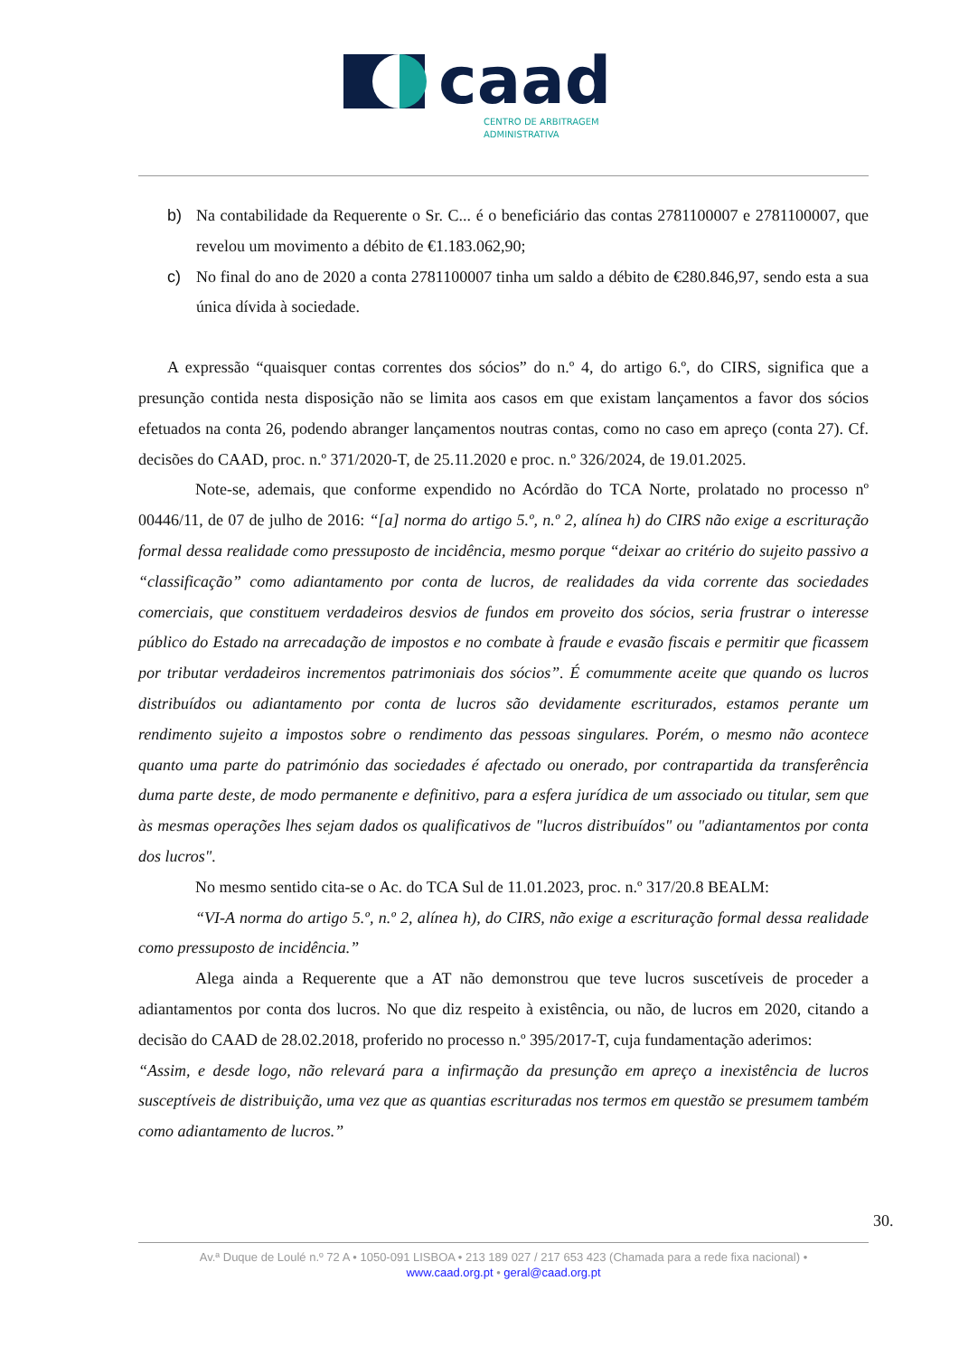caad
CENTRO DE ARBITRAGEM
ADMINISTRATIVA
b) Na contabilidade da Requerente o Sr. C... é o beneficiário das contas 2781100007 e 2781100007, que revelou um movimento a débito de €1.183.062,90;
c) No final do ano de 2020 a conta 2781100007 tinha um saldo a débito de €280.846,97, sendo esta a sua única dívida à sociedade.
A expressão “quaisquer contas correntes dos sócios” do n.º 4, do artigo 6.º, do CIRS, significa que a presunção contida nesta disposição não se limita aos casos em que existam lançamentos a favor dos sócios efetuados na conta 26, podendo abranger lançamentos noutras contas, como no caso em apreço (conta 27). Cf. decisões do CAAD, proc. n.º 371/2020-T, de 25.11.2020 e proc. n.º 326/2024, de 19.01.2025.
Note-se, ademais, que conforme expendido no Acórdão do TCA Norte, prolatado no processo nº 00446/11, de 07 de julho de 2016: “[a] norma do artigo 5.º, n.º 2, alínea h) do CIRS não exige a escrituração formal dessa realidade como pressuposto de incidência, mesmo porque “deixar ao critério do sujeito passivo a “classificação” como adiantamento por conta de lucros, de realidades da vida corrente das sociedades comerciais, que constituem verdadeiros desvios de fundos em proveito dos sócios, seria frustrar o interesse público do Estado na arrecadação de impostos e no combate à fraude e evasão fiscais e permitir que ficassem por tributar verdadeiros incrementos patrimoniais dos sócios”. É comummente aceite que quando os lucros distribuídos ou adiantamento por conta de lucros são devidamente escriturados, estamos perante um rendimento sujeito a impostos sobre o rendimento das pessoas singulares. Porém, o mesmo não acontece quanto uma parte do património das sociedades é afectado ou onerado, por contrapartida da transferência duma parte deste, de modo permanente e definitivo, para a esfera jurídica de um associado ou titular, sem que às mesmas operações lhes sejam dados os qualificativos de "lucros distribuídos" ou "adiantamentos por conta dos lucros".
No mesmo sentido cita-se o Ac. do TCA Sul de 11.01.2023, proc. n.º 317/20.8 BEALM:
“VI-A norma do artigo 5.º, n.º 2, alínea h), do CIRS, não exige a escrituração formal dessa realidade como pressuposto de incidência.”
Alega ainda a Requerente que a AT não demonstrou que teve lucros suscetíveis de proceder a adiantamentos por conta dos lucros. No que diz respeito à existência, ou não, de lucros em 2020, citando a decisão do CAAD de 28.02.2018, proferido no processo n.º 395/2017-T, cuja fundamentação aderimos:
“Assim, e desde logo, não relevará para a infirmação da presunção em apreço a inexistência de lucros susceptíveis de distribuição, uma vez que as quantias escrituradas nos termos em questão se presumem também como adiantamento de lucros.”
30.
Av.ª Duque de Loulé n.º 72 A • 1050-091 LISBOA • 213 189 027 / 217 653 423 (Chamada para a rede fixa nacional) •
www.caad.org.pt • geral@caad.org.pt